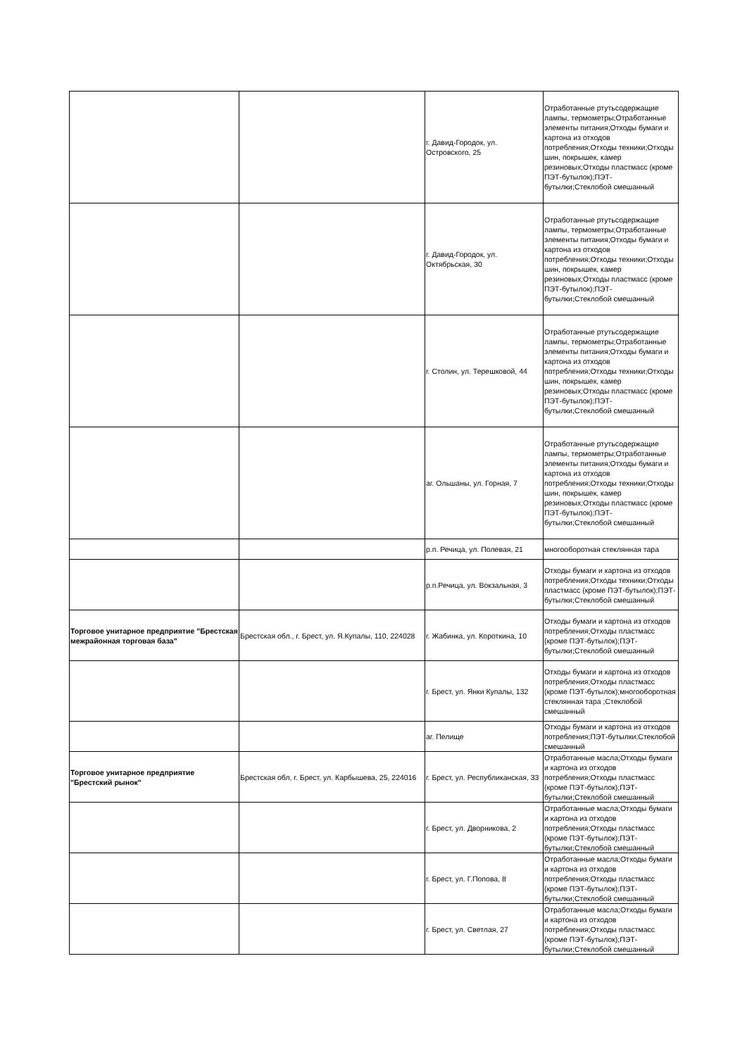| | | г. Давид-Городок, ул. Островского, 25 | Отработанные ртутьсодержащие лампы, термометры;Отработанные элементы питания;Отходы бумаги и картона из отходов потребления;Отходы техники;Отходы шин, покрышек, камер резиновых;Отходы пластмасс (кроме ПЭТ-бутылок);ПЭТ-бутылки;Стеклобой смешанный |
| | | г. Давид-Городок, ул. Октябрьская, 30 | Отработанные ртутьсодержащие лампы, термометры;Отработанные элементы питания;Отходы бумаги и картона из отходов потребления;Отходы техники;Отходы шин, покрышек, камер резиновых;Отходы пластмасс (кроме ПЭТ-бутылок);ПЭТ-бутылки;Стеклобой смешанный |
| | | г. Столин, ул. Терешковой, 44 | Отработанные ртутьсодержащие лампы, термометры;Отработанные элементы питания;Отходы бумаги и картона из отходов потребления;Отходы техники;Отходы шин, покрышек, камер резиновых;Отходы пластмасс (кроме ПЭТ-бутылок);ПЭТ-бутылки;Стеклобой смешанный |
| | | аг. Ольшаны, ул. Горная, 7 | Отработанные ртутьсодержащие лампы, термометры;Отработанные элементы питания;Отходы бумаги и картона из отходов потребления;Отходы техники;Отходы шин, покрышек, камер резиновых;Отходы пластмасс (кроме ПЭТ-бутылок);ПЭТ-бутылки;Стеклобой смешанный |
| | | р.п. Речица, ул. Полевая, 21 | многооборотная стеклянная тара |
| | | р.п.Речица, ул. Вокзальная, 3 | Отходы бумаги и картона из отходов потребления;Отходы техники;Отходы пластмасс (кроме ПЭТ-бутылок);ПЭТ-бутылки;Стеклобой смешанный |
| Торговое унитарное предприятие "Брестская межрайонная торговая база" | Брестская обл., г. Брест, ул. Я.Купалы, 110, 224028 | г. Жабинка, ул. Короткина, 10 | Отходы бумаги и картона из отходов потребления;Отходы пластмасс (кроме ПЭТ-бутылок);ПЭТ-бутылки;Стеклобой смешанный |
| | | г. Брест, ул. Янки Купалы, 132 | Отходы бумаги и картона из отходов потребления;Отходы пластмасс (кроме ПЭТ-бутылок);многооборотная стеклянная тара ;Стеклобой смешанный |
| | | аг. Пелище | Отходы бумаги и картона из отходов потребления;ПЭТ-бутылки;Стеклобой смешанный |
| Торговое унитарное предприятие "Брестский рынок" | Брестская обл, г. Брест, ул. Карбышева, 25, 224016 | г. Брест, ул. Республиканская, 33 | Отработанные масла;Отходы бумаги и картона из отходов потребления;Отходы пластмасс (кроме ПЭТ-бутылок);ПЭТ-бутылки;Стеклобой смешанный |
| | | г. Брест, ул. Дворникова, 2 | Отработанные масла;Отходы бумаги и картона из отходов потребления;Отходы пластмасс (кроме ПЭТ-бутылок);ПЭТ-бутылки;Стеклобой смешанный |
| | | г. Брест, ул. Г.Попова, 8 | Отработанные масла;Отходы бумаги и картона из отходов потребления;Отходы пластмасс (кроме ПЭТ-бутылок);ПЭТ-бутылки;Стеклобой смешанный |
| | | г. Брест, ул. Светлая, 27 | Отработанные масла;Отходы бумаги и картона из отходов потребления;Отходы пластмасс (кроме ПЭТ-бутылок);ПЭТ-бутылки;Стеклобой смешанный |